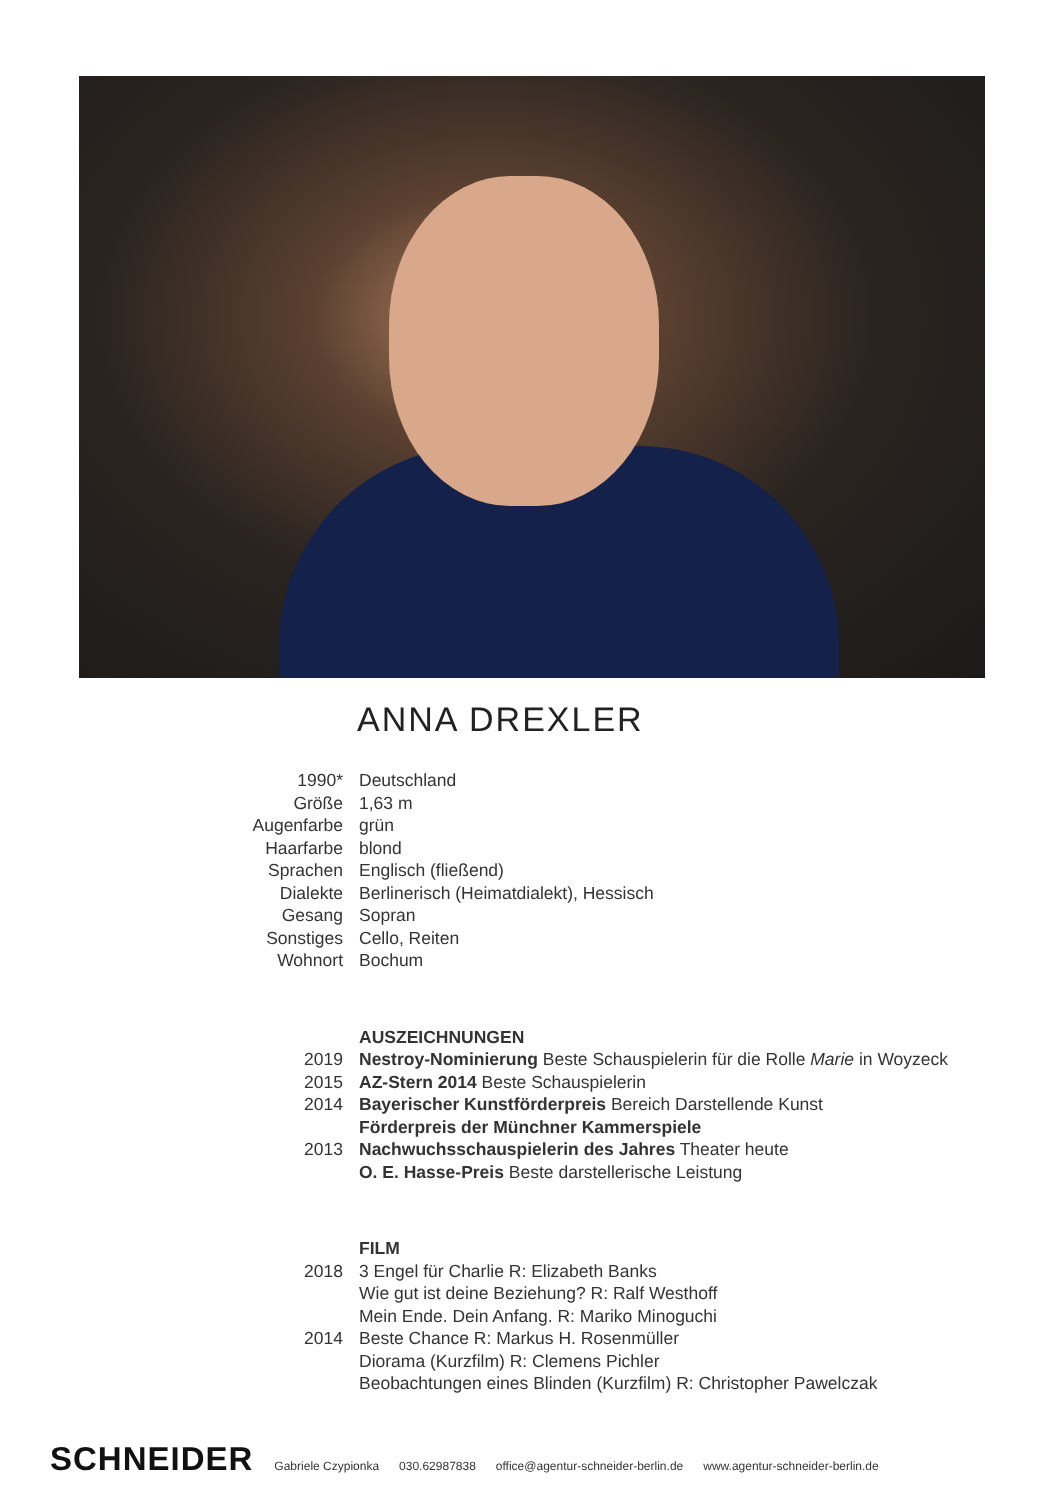ANNA DREXLER
| 1990* | Deutschland |
| Größe | 1,63 m |
| Augenfarbe | grün |
| Haarfarbe | blond |
| Sprachen | Englisch (fließend) |
| Dialekte | Berlinerisch (Heimatdialekt), Hessisch |
| Gesang | Sopran |
| Sonstiges | Cello, Reiten |
| Wohnort | Bochum |
| | AUSZEICHNUNGEN |
| 2019 | Nestroy-Nominierung Beste Schauspielerin für die Rolle Marie in Woyzeck |
| 2015 | AZ-Stern 2014 Beste Schauspielerin |
| 2014 | Bayerischer Kunstförderpreis Bereich Darstellende Kunst |
| | Förderpreis der Münchner Kammerspiele |
| 2013 | Nachwuchsschauspielerin des Jahres Theater heute |
| | O. E. Hasse-Preis Beste darstellerische Leistung |
| | FILM |
| 2018 | 3 Engel für Charlie R: Elizabeth Banks |
| | Wie gut ist deine Beziehung? R: Ralf Westhoff |
| | Mein Ende. Dein Anfang. R: Mariko Minoguchi |
| 2014 | Beste Chance R: Markus H. Rosenmüller |
| | Diorama (Kurzfilm) R: Clemens Pichler |
| | Beobachtungen eines Blinden (Kurzfilm) R: Christopher Pawelczak |
SCHNEIDER Gabriele Czypionka 030.62987838 office@agentur-schneider-berlin.de www.agentur-schneider-berlin.de